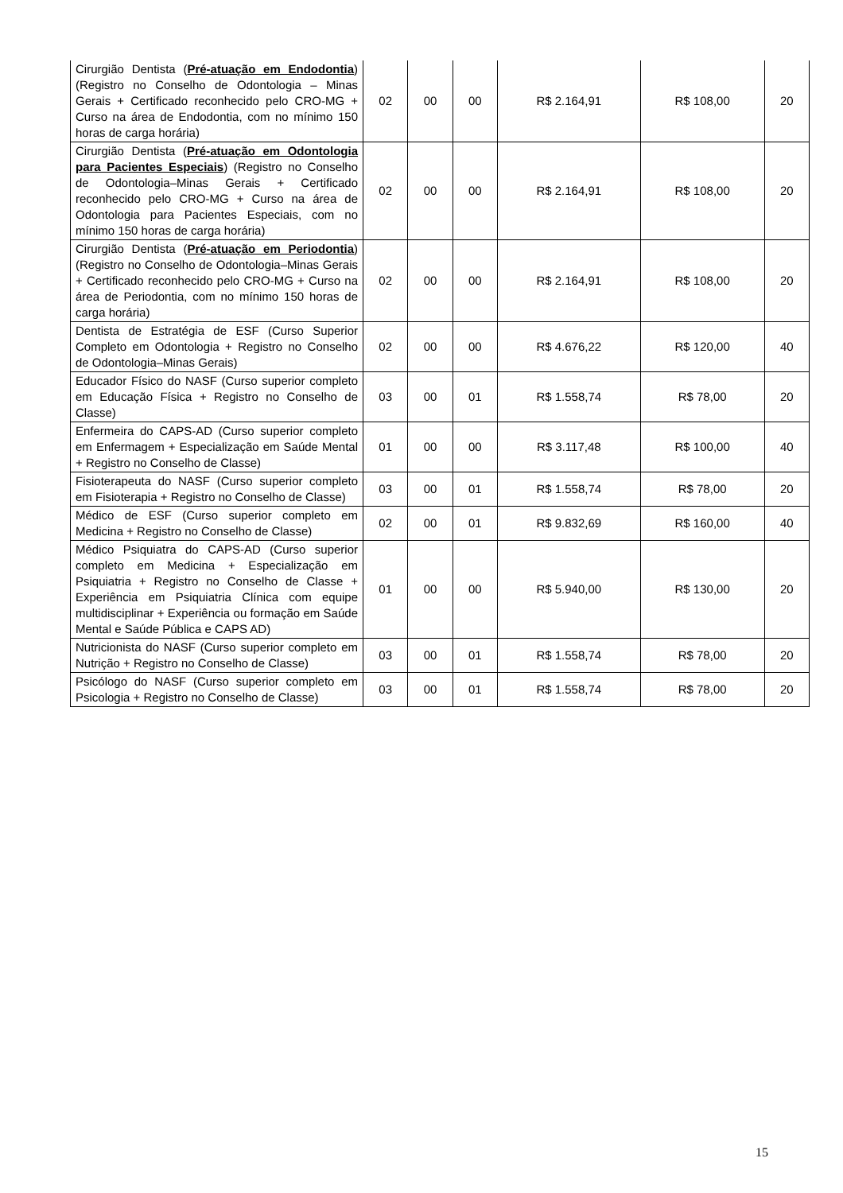| Cirurgião Dentista ( Pré-atuação em Endodontia ) (Registro no Conselho de Odontologia – Minas Gerais + Certificado reconhecido pelo CRO-MG + Curso na área de Endodontia, com no mínimo 150 horas de carga horária) | 02 | 00 | 00 | R$ 2.164,91 | R$ 108,00 | 20 |
| Cirurgião Dentista ( Pré-atuação em Odontologia para Pacientes Especiais ) (Registro no Conselho de Odontologia–Minas Gerais + Certificado reconhecido pelo CRO-MG + Curso na área de Odontologia para Pacientes Especiais, com no mínimo 150 horas de carga horária) | 02 | 00 | 00 | R$ 2.164,91 | R$ 108,00 | 20 |
| Cirurgião Dentista ( Pré-atuação em Periodontia ) (Registro no Conselho de Odontologia–Minas Gerais + Certificado reconhecido pelo CRO-MG + Curso na área de Periodontia, com no mínimo 150 horas de carga horária) | 02 | 00 | 00 | R$ 2.164,91 | R$ 108,00 | 20 |
| Dentista de Estratégia de ESF (Curso Superior Completo em Odontologia + Registro no Conselho de Odontologia–Minas Gerais) | 02 | 00 | 00 | R$ 4.676,22 | R$ 120,00 | 40 |
| Educador Físico do NASF (Curso superior completo em Educação Física + Registro no Conselho de Classe) | 03 | 00 | 01 | R$ 1.558,74 | R$ 78,00 | 20 |
| Enfermeira do CAPS-AD (Curso superior completo em Enfermagem + Especialização em Saúde Mental + Registro no Conselho de Classe) | 01 | 00 | 00 | R$ 3.117,48 | R$ 100,00 | 40 |
| Fisioterapeuta do NASF (Curso superior completo em Fisioterapia + Registro no Conselho de Classe) | 03 | 00 | 01 | R$ 1.558,74 | R$ 78,00 | 20 |
| Médico de ESF (Curso superior completo em Medicina + Registro no Conselho de Classe) | 02 | 00 | 01 | R$ 9.832,69 | R$ 160,00 | 40 |
| Médico Psiquiatra do CAPS-AD (Curso superior completo em Medicina + Especialização em Psiquiatria + Registro no Conselho de Classe + Experiência em Psiquiatria Clínica com equipe multidisciplinar + Experiência ou formação em Saúde Mental e Saúde Pública e CAPS AD) | 01 | 00 | 00 | R$ 5.940,00 | R$ 130,00 | 20 |
| Nutricionista do NASF (Curso superior completo em Nutrição + Registro no Conselho de Classe) | 03 | 00 | 01 | R$ 1.558,74 | R$ 78,00 | 20 |
| Psicólogo do NASF (Curso superior completo em Psicologia + Registro no Conselho de Classe) | 03 | 00 | 01 | R$ 1.558,74 | R$ 78,00 | 20 |
15